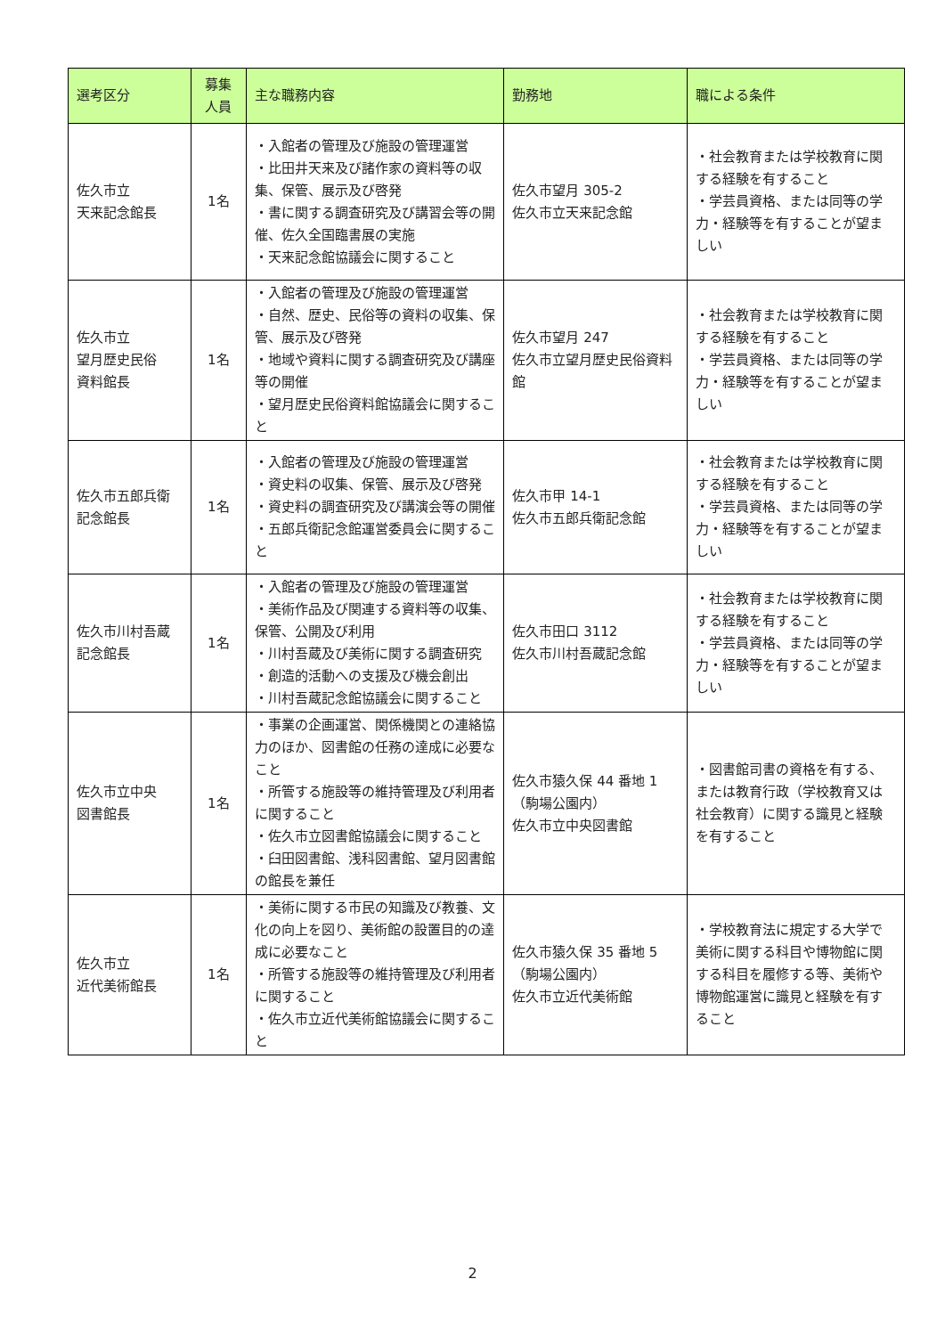| 選考区分 | 募集 人員 | 主な職務内容 | 勤務地 | 職による条件 |
| --- | --- | --- | --- | --- |
| 佐久市立 天来記念館長 | 1名 | ・入館者の管理及び施設の管理運営 ・比田井天来及び諸作家の資料等の収集、保管、展示及び啓発 ・書に関する調査研究及び講習会等の開催、佐久全国臨書展の実施 ・天来記念館協議会に関すること | 佐久市望月 305-2 佐久市立天来記念館 | ・社会教育または学校教育に関する経験を有すること ・学芸員資格、または同等の学力・経験等を有することが望ましい |
| 佐久市立 望月歴史民俗 資料館長 | 1名 | ・入館者の管理及び施設の管理運営 ・自然、歴史、民俗等の資料の収集、保管、展示及び啓発 ・地域や資料に関する調査研究及び講座等の開催 ・望月歴史民俗資料館協議会に関すること | 佐久市望月 247 佐久市立望月歴史民俗資料館 | ・社会教育または学校教育に関する経験を有すること ・学芸員資格、または同等の学力・経験等を有することが望ましい |
| 佐久市五郎兵衛 記念館長 | 1名 | ・入館者の管理及び施設の管理運営 ・資史料の収集、保管、展示及び啓発 ・資史料の調査研究及び講演会等の開催 ・五郎兵衛記念館運営委員会に関すること | 佐久市甲 14-1 佐久市五郎兵衛記念館 | ・社会教育または学校教育に関する経験を有すること ・学芸員資格、または同等の学力・経験等を有することが望ましい |
| 佐久市川村吾蔵 記念館長 | 1名 | ・入館者の管理及び施設の管理運営 ・美術作品及び関連する資料等の収集、保管、公開及び利用 ・川村吾蔵及び美術に関する調査研究 ・創造的活動への支援及び機会創出 ・川村吾蔵記念館協議会に関すること | 佐久市田口 3112 佐久市川村吾蔵記念館 | ・社会教育または学校教育に関する経験を有すること ・学芸員資格、または同等の学力・経験等を有することが望ましい |
| 佐久市立中央 図書館長 | 1名 | ・事業の企画運営、関係機関との連絡協力のほか、図書館の任務の達成に必要なこと ・所管する施設等の維持管理及び利用者に関すること ・佐久市立図書館協議会に関すること ・臼田図書館、浅科図書館、望月図書館の館長を兼任 | 佐久市猿久保 44 番地 1 （駒場公園内） 佐久市立中央図書館 | ・図書館司書の資格を有する、または教育行政（学校教育又は社会教育）に関する識見と経験を有すること |
| 佐久市立 近代美術館長 | 1名 | ・美術に関する市民の知識及び教養、文化の向上を図り、美術館の設置目的の達成に必要なこと ・所管する施設等の維持管理及び利用者に関すること ・佐久市立近代美術館協議会に関すること | 佐久市猿久保 35 番地 5 （駒場公園内） 佐久市立近代美術館 | ・学校教育法に規定する大学で美術に関する科目や博物館に関する科目を履修する等、美術や博物館運営に識見と経験を有すること |
2